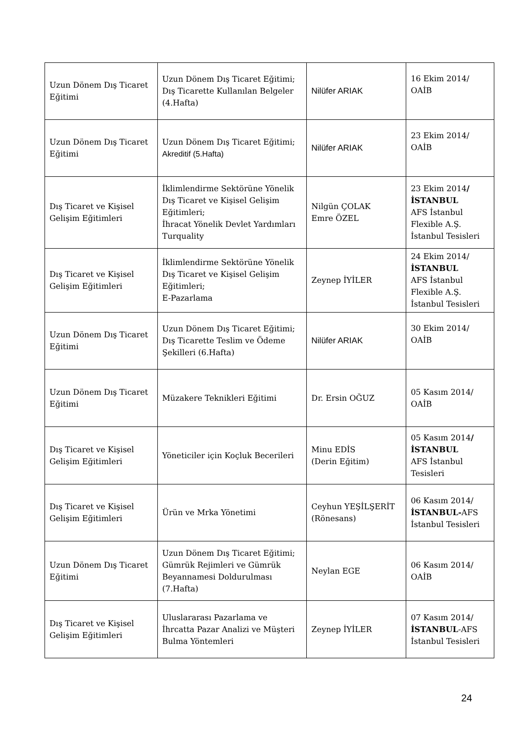| Uzun Dönem Dış Ticaret Eğitimi | Uzun Dönem Dış Ticaret Eğitimi; Dış Ticarette Kullanılan Belgeler (4.Hafta) | Nilüfer ARIAK | 16 Ekim 2014/ OAİB |
| Uzun Dönem Dış Ticaret Eğitimi | Uzun Dönem Dış Ticaret Eğitimi; Akreditif (5.Hafta) | Nilüfer ARIAK | 23 Ekim 2014/ OAİB |
| Dış Ticaret ve Kişisel Gelişim Eğitimleri | İklimlendirme Sektörüne Yönelik Dış Ticaret ve Kişisel Gelişim Eğitimleri; İhracat Yönelik Devlet Yardımları Turquality | Nilgün ÇOLAK Emre ÖZEL | 23 Ekim 2014 / İSTANBUL AFS İstanbul Flexible A.Ş. İstanbul Tesisleri |
| Dış Ticaret ve Kişisel Gelişim Eğitimleri | İklimlendirme Sektörüne Yönelik Dış Ticaret ve Kişisel Gelişim Eğitimleri; E-Pazarlama | Zeynep İYİLER | 24 Ekim 2014/ İSTANBUL AFS İstanbul Flexible A.Ş. İstanbul Tesisleri |
| Uzun Dönem Dış Ticaret Eğitimi | Uzun Dönem Dış Ticaret Eğitimi; Dış Ticarette Teslim ve Ödeme Şekilleri (6.Hafta) | Nilüfer ARIAK | 30 Ekim 2014/ OAİB |
| Uzun Dönem Dış Ticaret Eğitimi | Müzakere Teknikleri Eğitimi | Dr. Ersin OĞUZ | 05 Kasım 2014/ OAİB |
| Dış Ticaret ve Kişisel Gelişim Eğitimleri | Yöneticiler için Koçluk Becerileri | Minu EDİS (Derin Eğitim) | 05 Kasım 2014 / İSTANBUL AFS İstanbul Tesisleri |
| Dış Ticaret ve Kişisel Gelişim Eğitimleri | Ürün ve Mrka Yönetimi | Ceyhun YEŞİLŞERİT (Rönesans) | 06 Kasım 2014/ İSTANBUL- AFS İstanbul Tesisleri |
| Uzun Dönem Dış Ticaret Eğitimi | Uzun Dönem Dış Ticaret Eğitimi; Gümrük Rejimleri ve Gümrük Beyannamesi Doldurulması (7.Hafta) | Neylan EGE | 06 Kasım 2014/ OAİB |
| Dış Ticaret ve Kişisel Gelişim Eğitimleri | Uluslararası Pazarlama ve İhrcatta Pazar Analizi ve Müşteri Bulma Yöntemleri | Zeynep İYİLER | 07 Kasım 2014/ İSTANBUL -AFS İstanbul Tesisleri |
24